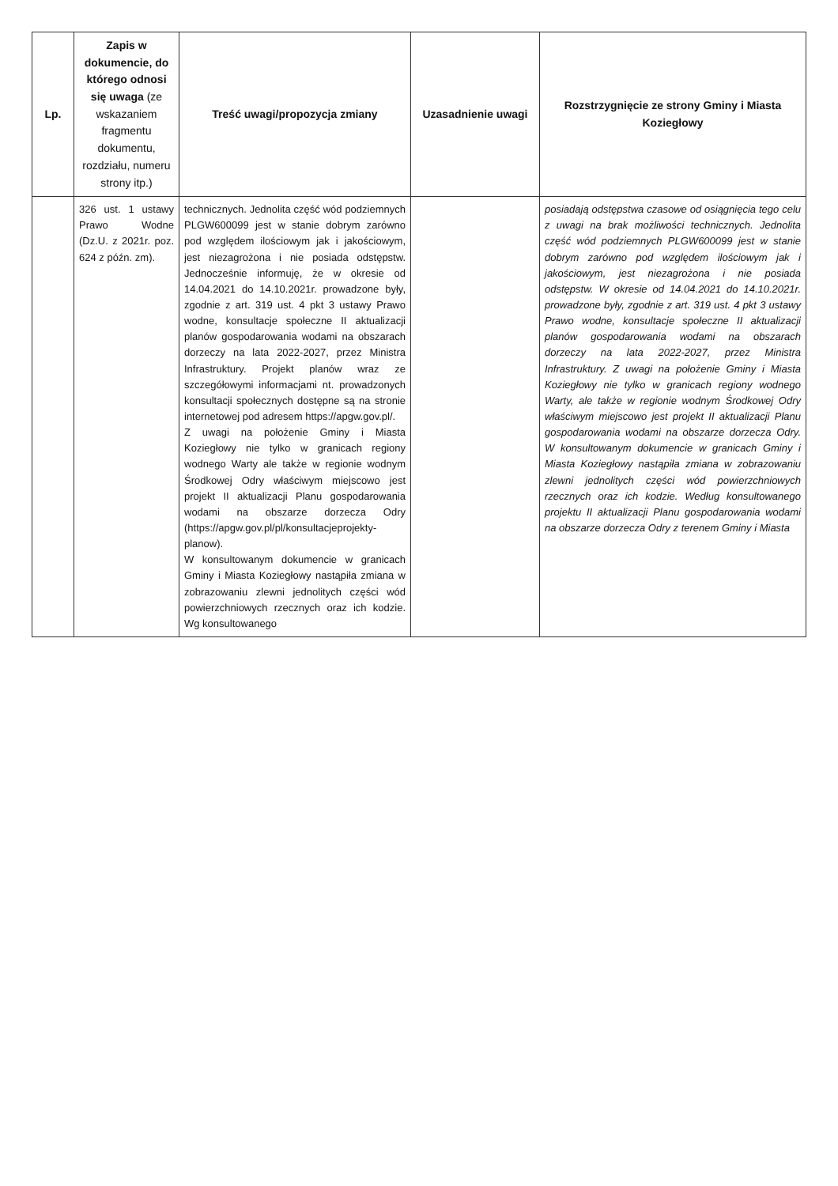| Lp. | Zapis w dokumencie, do którego odnosi się uwaga (ze wskazaniem fragmentu dokumentu, rozdziału, numeru strony itp.) | Treść uwagi/propozycja zmiany | Uzasadnienie uwagi | Rozstrzygnięcie ze strony Gminy i Miasta Koziegłowy |
| --- | --- | --- | --- | --- |
| | 326 ust. 1 ustawy Prawo Wodne (Dz.U. z 2021r. poz. 624 z późn. zm). | technicznych. Jednolita część wód podziemnych PLGW600099 jest w stanie dobrym zarówno pod względem ilościowym jak i jakościowym, jest niezagrożona i nie posiada odstępstw. Jednocześnie informuję, że w okresie od 14.04.2021 do 14.10.2021r. prowadzone były, zgodnie z art. 319 ust. 4 pkt 3 ustawy Prawo wodne, konsultacje społeczne II aktualizacji planów gospodarowania wodami na obszarach dorzeczy na lata 2022-2027, przez Ministra Infrastruktury. Projekt planów wraz ze szczegółowymi informacjami nt. prowadzonych konsultacji społecznych dostępne są na stronie internetowej pod adresem https://apgw.gov.pl/. Z uwagi na położenie Gminy i Miasta Koziegłowy nie tylko w granicach regiony wodnego Warty ale także w regionie wodnym Środkowej Odry właściwym miejscowo jest projekt II aktualizacji Planu gospodarowania wodami na obszarze dorzecza Odry (https://apgw.gov.pl/pl/konsultacjeprojekty-planow). W konsultowanym dokumencie w granicach Gminy i Miasta Koziegłowy nastąpiła zmiana w zobrazowaniu zlewni jednolitych części wód powierzchniowych rzecznych oraz ich kodzie. Wg konsultowanego | | posiadają odstępstwa czasowe od osiągnięcia tego celu z uwagi na brak możliwości technicznych. Jednolita część wód podziemnych PLGW600099 jest w stanie dobrym zarówno pod względem ilościowym jak i jakościowym, jest niezagrożona i nie posiada odstępstw. W okresie od 14.04.2021 do 14.10.2021r. prowadzone były, zgodnie z art. 319 ust. 4 pkt 3 ustawy Prawo wodne, konsultacje społeczne II aktualizacji planów gospodarowania wodami na obszarach dorzeczy na lata 2022-2027, przez Ministra Infrastruktury. Z uwagi na położenie Gminy i Miasta Koziegłowy nie tylko w granicach regiony wodnego Warty, ale także w regionie wodnym Środkowej Odry właściwym miejscowo jest projekt II aktualizacji Planu gospodarowania wodami na obszarze dorzecza Odry. W konsultowanym dokumencie w granicach Gminy i Miasta Koziegłowy nastąpiła zmiana w zobrazowaniu zlewni jednolitych części wód powierzchniowych rzecznych oraz ich kodzie. Według konsultowanego projektu II aktualizacji Planu gospodarowania wodami na obszarze dorzecza Odry z terenem Gminy i Miasta |